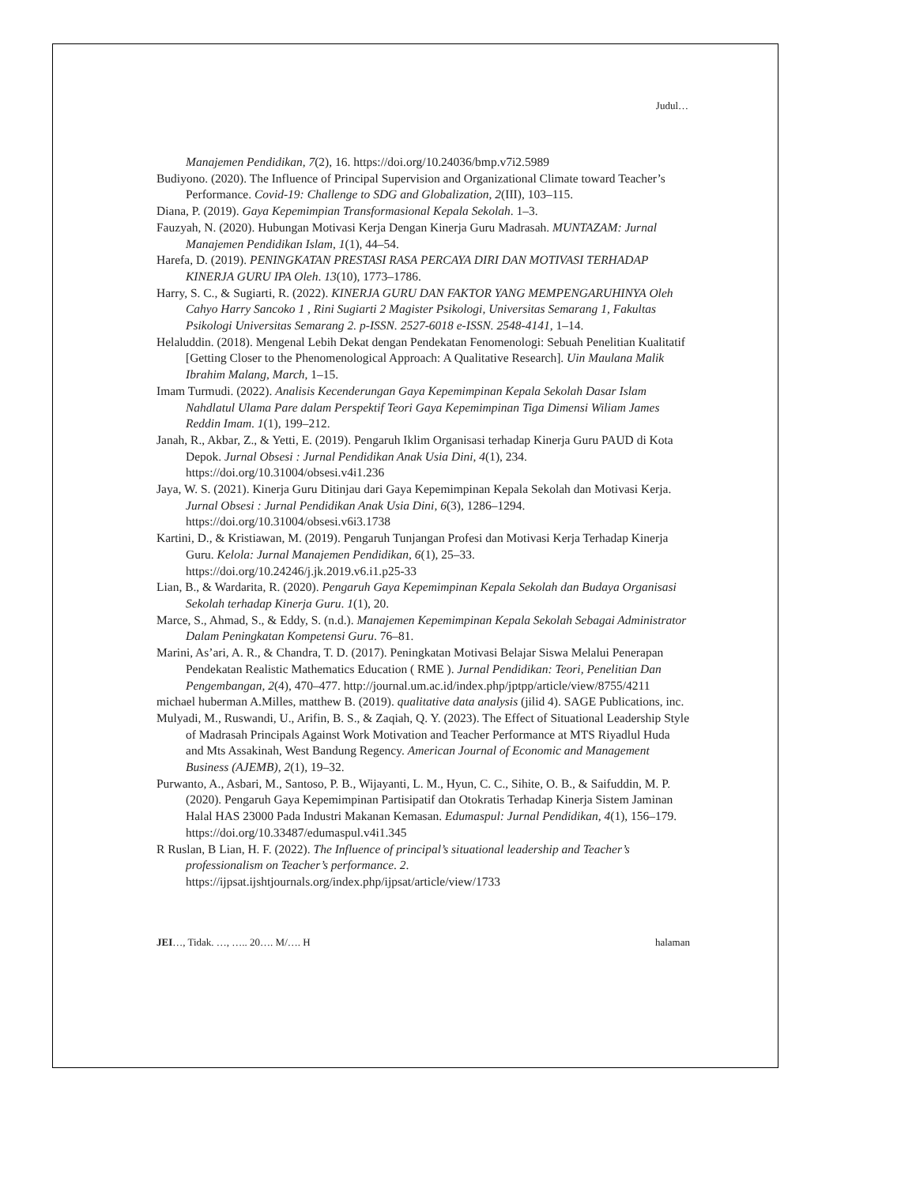Judul…
Manajemen Pendidikan, 7(2), 16. https://doi.org/10.24036/bmp.v7i2.5989
Budiyono. (2020). The Influence of Principal Supervision and Organizational Climate toward Teacher’s Performance. Covid-19: Challenge to SDG and Globalization, 2(III), 103–115.
Diana, P. (2019). Gaya Kepemimpian Transformasional Kepala Sekolah. 1–3.
Fauzyah, N. (2020). Hubungan Motivasi Kerja Dengan Kinerja Guru Madrasah. MUNTAZAM: Jurnal Manajemen Pendidikan Islam, 1(1), 44–54.
Harefa, D. (2019). PENINGKATAN PRESTASI RASA PERCAYA DIRI DAN MOTIVASI TERHADAP KINERJA GURU IPA Oleh. 13(10), 1773–1786.
Harry, S. C., & Sugiarti, R. (2022). KINERJA GURU DAN FAKTOR YANG MEMPENGARUHINYA Oleh Cahyo Harry Sancoko 1 , Rini Sugiarti 2 Magister Psikologi, Universitas Semarang 1, Fakultas Psikologi Universitas Semarang 2. p-ISSN. 2527-6018 e-ISSN. 2548-4141, 1–14.
Helaluddin. (2018). Mengenal Lebih Dekat dengan Pendekatan Fenomenologi: Sebuah Penelitian Kualitatif [Getting Closer to the Phenomenological Approach: A Qualitative Research]. Uin Maulana Malik Ibrahim Malang, March, 1–15.
Imam Turmudi. (2022). Analisis Kecenderungan Gaya Kepemimpinan Kepala Sekolah Dasar Islam Nahdlatul Ulama Pare dalam Perspektif Teori Gaya Kepemimpinan Tiga Dimensi Wiliam James Reddin Imam. 1(1), 199–212.
Janah, R., Akbar, Z., & Yetti, E. (2019). Pengaruh Iklim Organisasi terhadap Kinerja Guru PAUD di Kota Depok. Jurnal Obsesi : Jurnal Pendidikan Anak Usia Dini, 4(1), 234. https://doi.org/10.31004/obsesi.v4i1.236
Jaya, W. S. (2021). Kinerja Guru Ditinjau dari Gaya Kepemimpinan Kepala Sekolah dan Motivasi Kerja. Jurnal Obsesi : Jurnal Pendidikan Anak Usia Dini, 6(3), 1286–1294. https://doi.org/10.31004/obsesi.v6i3.1738
Kartini, D., & Kristiawan, M. (2019). Pengaruh Tunjangan Profesi dan Motivasi Kerja Terhadap Kinerja Guru. Kelola: Jurnal Manajemen Pendidikan, 6(1), 25–33. https://doi.org/10.24246/j.jk.2019.v6.i1.p25-33
Lian, B., & Wardarita, R. (2020). Pengaruh Gaya Kepemimpinan Kepala Sekolah dan Budaya Organisasi Sekolah terhadap Kinerja Guru. 1(1), 20.
Marce, S., Ahmad, S., & Eddy, S. (n.d.). Manajemen Kepemimpinan Kepala Sekolah Sebagai Administrator Dalam Peningkatan Kompetensi Guru. 76–81.
Marini, As’ari, A. R., & Chandra, T. D. (2017). Peningkatan Motivasi Belajar Siswa Melalui Penerapan Pendekatan Realistic Mathematics Education ( RME ). Jurnal Pendidikan: Teori, Penelitian Dan Pengembangan, 2(4), 470–477. http://journal.um.ac.id/index.php/jptpp/article/view/8755/4211
michael huberman A.Milles, matthew B. (2019). qualitative data analysis (jilid 4). SAGE Publications, inc.
Mulyadi, M., Ruswandi, U., Arifin, B. S., & Zaqiah, Q. Y. (2023). The Effect of Situational Leadership Style of Madrasah Principals Against Work Motivation and Teacher Performance at MTS Riyadlul Huda and Mts Assakinah, West Bandung Regency. American Journal of Economic and Management Business (AJEMB), 2(1), 19–32.
Purwanto, A., Asbari, M., Santoso, P. B., Wijayanti, L. M., Hyun, C. C., Sihite, O. B., & Saifuddin, M. P. (2020). Pengaruh Gaya Kepemimpinan Partisipatif dan Otokratis Terhadap Kinerja Sistem Jaminan Halal HAS 23000 Pada Industri Makanan Kemasan. Edumaspul: Jurnal Pendidikan, 4(1), 156–179. https://doi.org/10.33487/edumaspul.v4i1.345
R Ruslan, B Lian, H. F. (2022). The Influence of principal’s situational leadership and Teacher’s professionalism on Teacher’s performance. 2. https://ijpsat.ijshtjournals.org/index.php/ijpsat/article/view/1733
JEI…, Tidak. …, ….. 20…. M/…. H halaman